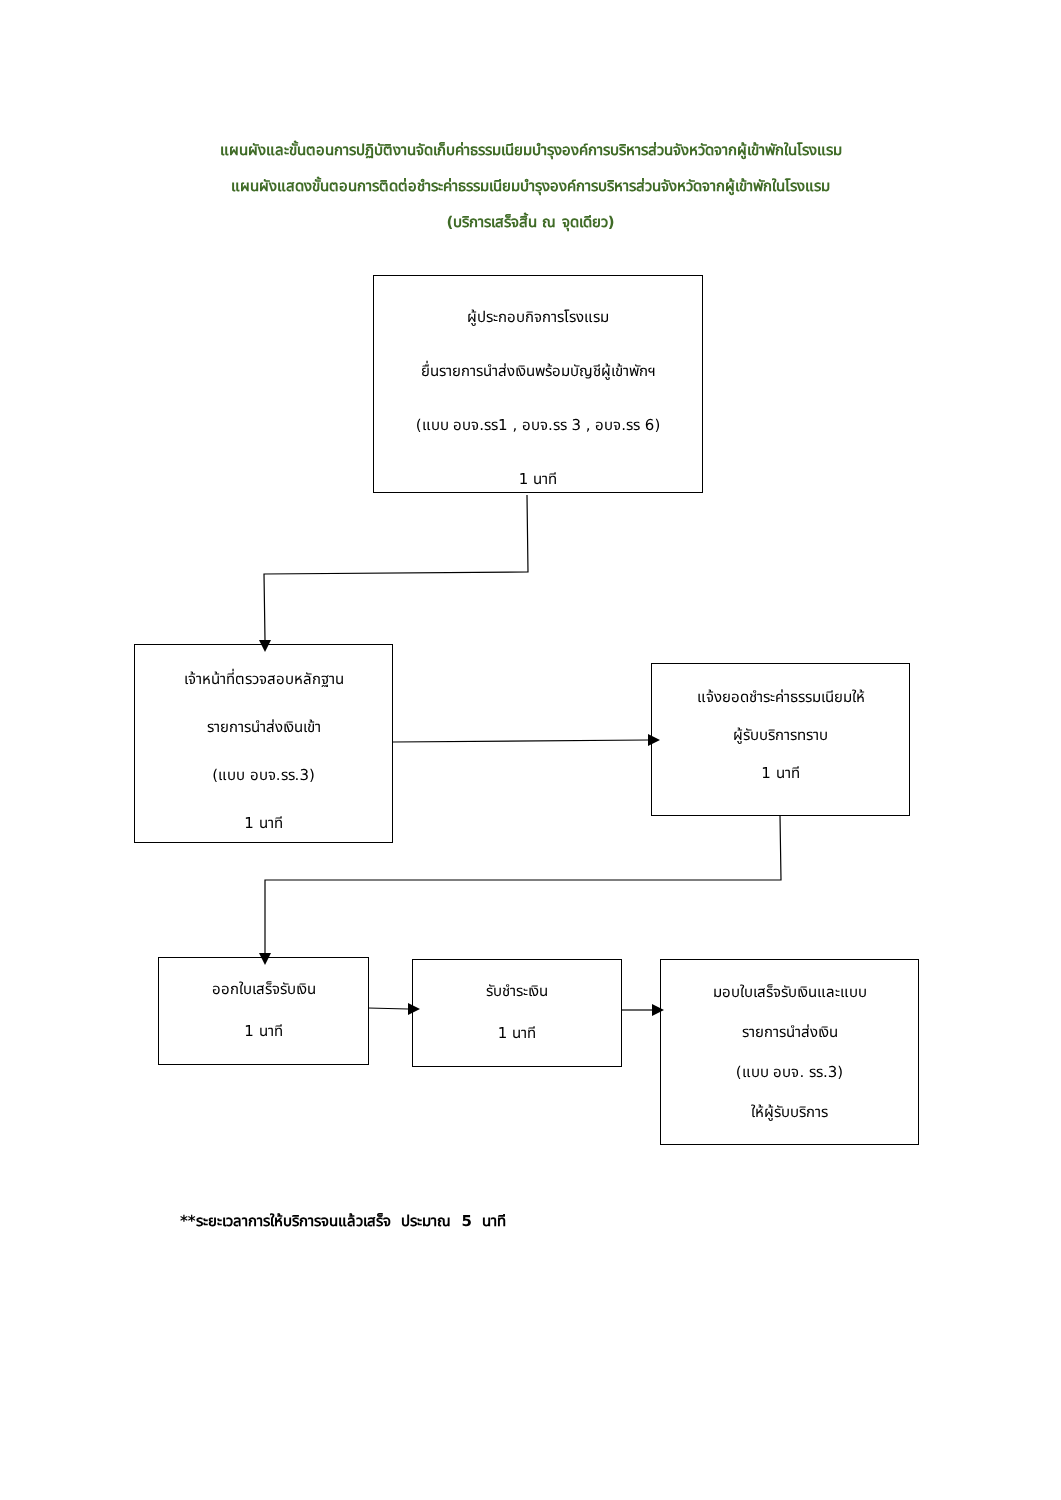แผนผังและขั้นตอนการปฏิบัติงานจัดเก็บค่าธรรมเนียมบำรุงองค์การบริหารส่วนจังหวัดจากผู้เข้าพักในโรงแรม
แผนผังแสดงขั้นตอนการติดต่อชำระค่าธรรมเนียมบำรุงองค์การบริหารส่วนจังหวัดจากผู้เข้าพักในโรงแรม
(บริการเสร็จสิ้น ณ จุดเดียว)
ผู้ประกอบกิจการโรงแรม
ยื่นรายการนำส่งเงินพร้อมบัญชีผู้เข้าพักฯ
(แบบ อบจ.รร1 , อบจ.รร 3 , อบจ.รร 6)
1 นาที
เจ้าหน้าที่ตรวจสอบหลักฐาน
รายการนำส่งเงินเข้า
(แบบ อบจ.รร.3)
1 นาที
แจ้งยอดชำระค่าธรรมเนียมให้
ผู้รับบริการทราบ
1 นาที
ออกใบเสร็จรับเงิน
1 นาที
รับชำระเงิน
1 นาที
มอบใบเสร็จรับเงินและแบบ
รายการนำส่งเงิน
(แบบ อบจ. รร.3)
ให้ผู้รับบริการ
**ระยะเวลาการให้บริการจนแล้วเสร็จ ประมาณ 5 นาที